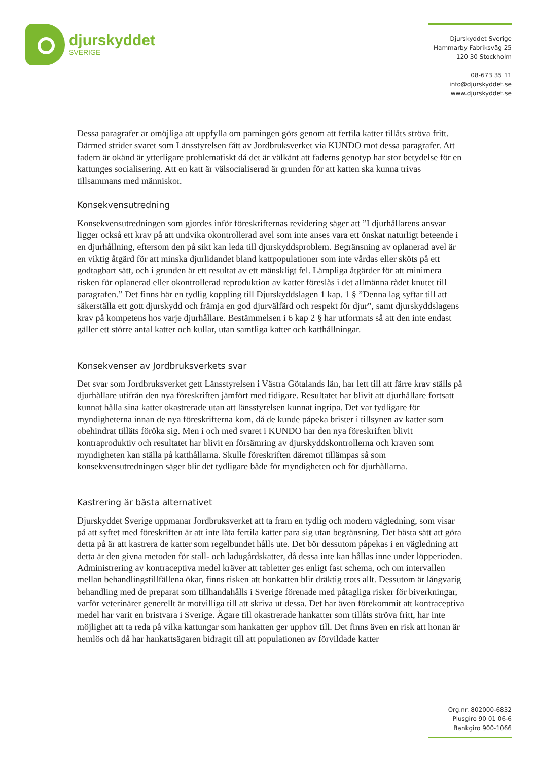djurskyddet
SVERIGE
Djurskyddet Sverige
Hammarby Fabriksväg 25
120 30 Stockholm
08-673 35 11
info@djurskyddet.se
www.djurskyddet.se
Dessa paragrafer är omöjliga att uppfylla om parningen görs genom att fertila katter tillåts ströva fritt. Därmed strider svaret som Länsstyrelsen fått av Jordbruksverket via KUNDO mot dessa paragrafer. Att fadern är okänd är ytterligare problematiskt då det är välkänt att faderns genotyp har stor betydelse för en kattunges socialisering. Att en katt är välsocialiserad är grunden för att katten ska kunna trivas tillsammans med människor.
Konsekvensutredning
Konsekvensutredningen som gjordes inför föreskrifternas revidering säger att ”I djurhållarens ansvar ligger också ett krav på att undvika okontrollerad avel som inte anses vara ett önskat naturligt beteende i en djurhållning, eftersom den på sikt kan leda till djurskyddsproblem. Begränsning av oplanerad avel är en viktig åtgärd för att minska djurlidandet bland kattpopulationer som inte vårdas eller sköts på ett godtagbart sätt, och i grunden är ett resultat av ett mänskligt fel. Lämpliga åtgärder för att minimera risken för oplanerad eller okontrollerad reproduktion av katter föreslås i det allmänna rådet knutet till paragrafen.” Det finns här en tydlig koppling till Djurskyddslagen 1 kap. 1 § ”Denna lag syftar till att säkerställa ett gott djurskydd och främja en god djurvälfärd och respekt för djur”, samt djurskyddslagens krav på kompetens hos varje djurhållare. Bestämmelsen i 6 kap 2 § har utformats så att den inte endast gäller ett större antal katter och kullar, utan samtliga katter och katthållningar.
Konsekvenser av Jordbruksverkets svar
Det svar som Jordbruksverket gett Länsstyrelsen i Västra Götalands län, har lett till att färre krav ställs på djurhållare utifrån den nya föreskriften jämfört med tidigare. Resultatet har blivit att djurhållare fortsatt kunnat hålla sina katter okastrerade utan att länsstyrelsen kunnat ingripa. Det var tydligare för myndigheterna innan de nya föreskrifterna kom, då de kunde påpeka brister i tillsynen av katter som obehindrat tilläts föröka sig. Men i och med svaret i KUNDO har den nya föreskriften blivit kontraproduktiv och resultatet har blivit en försämring av djurskyddskontrollerna och kraven som myndigheten kan ställa på katthållarna. Skulle föreskriften däremot tillämpas så som konsekvensutredningen säger blir det tydligare både för myndigheten och för djurhållarna.
Kastrering är bästa alternativet
Djurskyddet Sverige uppmanar Jordbruksverket att ta fram en tydlig och modern vägledning, som visar på att syftet med föreskriften är att inte låta fertila katter para sig utan begränsning. Det bästa sätt att göra detta på är att kastrera de katter som regelbundet hålls ute. Det bör dessutom påpekas i en vägledning att detta är den givna metoden för stall- och ladugårdskatter, då dessa inte kan hållas inne under löpperioden. Administrering av kontraceptiva medel kräver att tabletter ges enligt fast schema, och om intervallen mellan behandlingstillfällena ökar, finns risken att honkatten blir dräktig trots allt. Dessutom är långvarig behandling med de preparat som tillhandahålls i Sverige förenade med påtagliga risker för biverkningar, varför veterinärer generellt är motvilliga till att skriva ut dessa. Det har även förekommit att kontraceptiva medel har varit en bristvara i Sverige. Ägare till okastrerade hankatter som tillåts ströva fritt, har inte möjlighet att ta reda på vilka kattungar som hankatten ger upphov till. Det finns även en risk att honan är hemlös och då har hankattsägaren bidragit till att populationen av förvildade katter
Org.nr. 802000-6832
Plusgiro 90 01 06-6
Bankgiro 900-1066